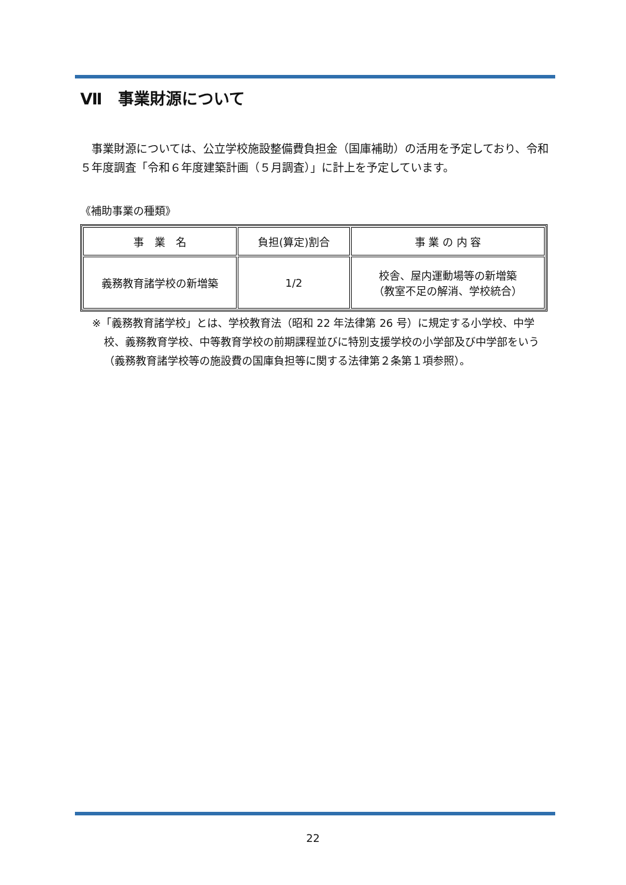Ⅶ　事業財源について
　事業財源については、公立学校施設整備費負担金（国庫補助）の活用を予定しており、令和５年度調査「令和６年度建築計画（５月調査）」に計上を予定しています。
《補助事業の種類》
| 事 業 名 | 負担(算定)割合 | 事 業 の 内 容 |
| 義務教育諸学校の新増築 | 1/2 | 校舎、屋内運動場等の新増築 （教室不足の解消、学校統合） |
※「義務教育諸学校」とは、学校教育法（昭和 22 年法律第 26 号）に規定する小学校、中学校、義務教育学校、中等教育学校の前期課程並びに特別支援学校の小学部及び中学部をいう（義務教育諸学校等の施設費の国庫負担等に関する法律第２条第１項参照）。
22